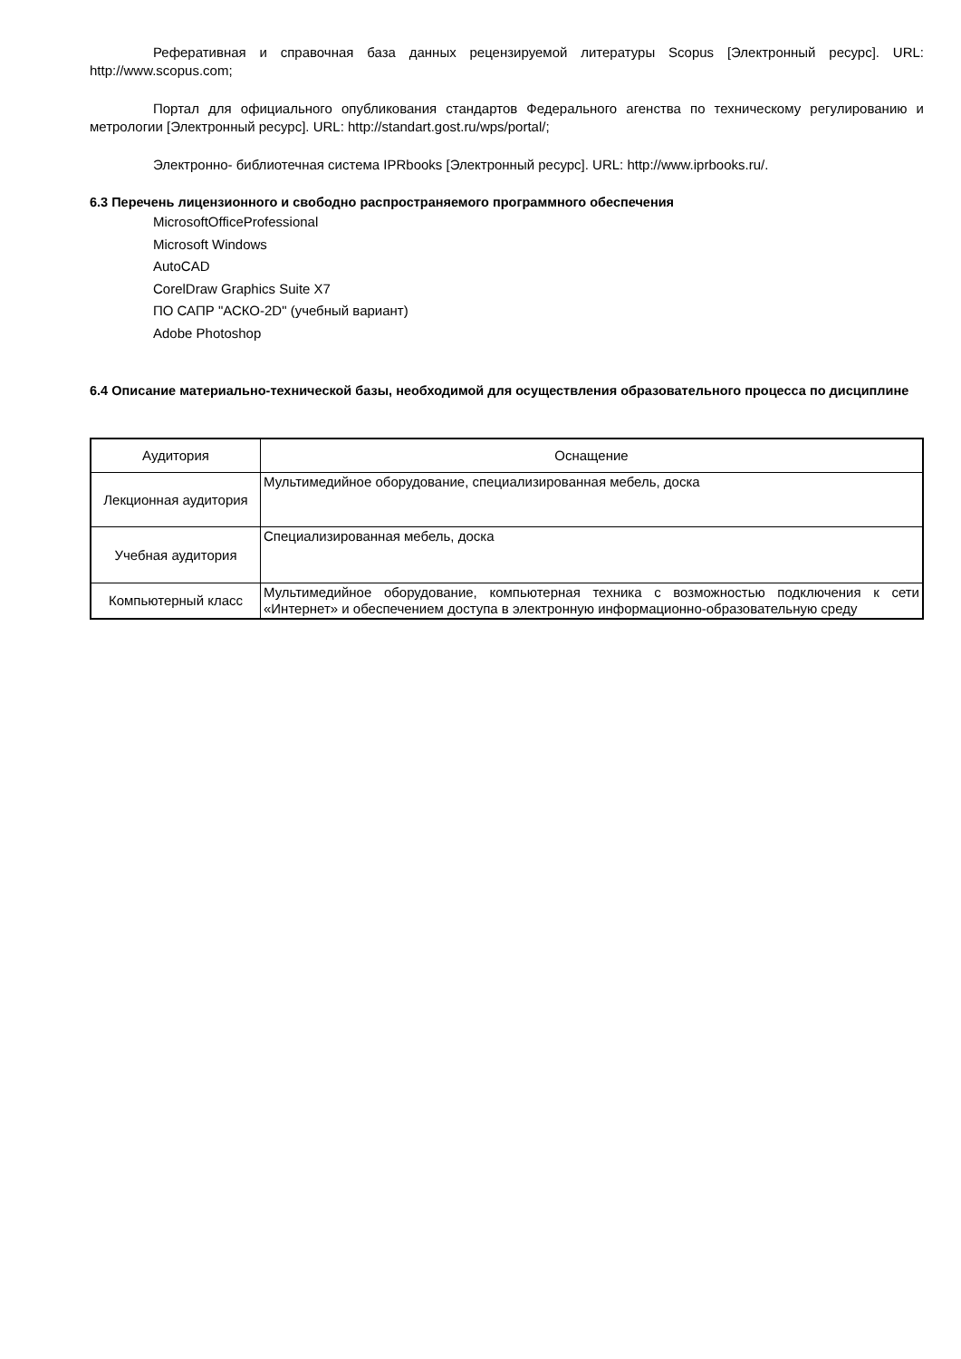Реферативная и справочная база данных рецензируемой литературы Scopus [Электронный ресурс]. URL: http://www.scopus.com;
Портал для официального опубликования стандартов Федерального агенства по техническому регулированию и метрологии [Электронный ресурс]. URL: http://standart.gost.ru/wps/portal/;
Электронно- библиотечная система IPRbooks [Электронный ресурс]. URL: http://www.iprbooks.ru/.
6.3 Перечень лицензионного и свободно распространяемого программного обеспечения
MicrosoftOfficeProfessional
Microsoft Windows
AutoCAD
CorelDraw Graphics Suite X7
ПО САПР "АСКО-2D" (учебный вариант)
Adobe Photoshop
6.4 Описание материально-технической базы, необходимой для осуществления образовательного процесса по дисциплине
| Аудитория | Оснащение |
| --- | --- |
| Лекционная аудитория | Мультимедийное оборудование, специализированная мебель, доска |
| Учебная аудитория | Специализированная мебель, доска |
| Компьютерный класс | Мультимедийное оборудование, компьютерная техника с возможностью подключения к сети «Интернет» и обеспечением доступа в электронную информационно-образовательную среду |